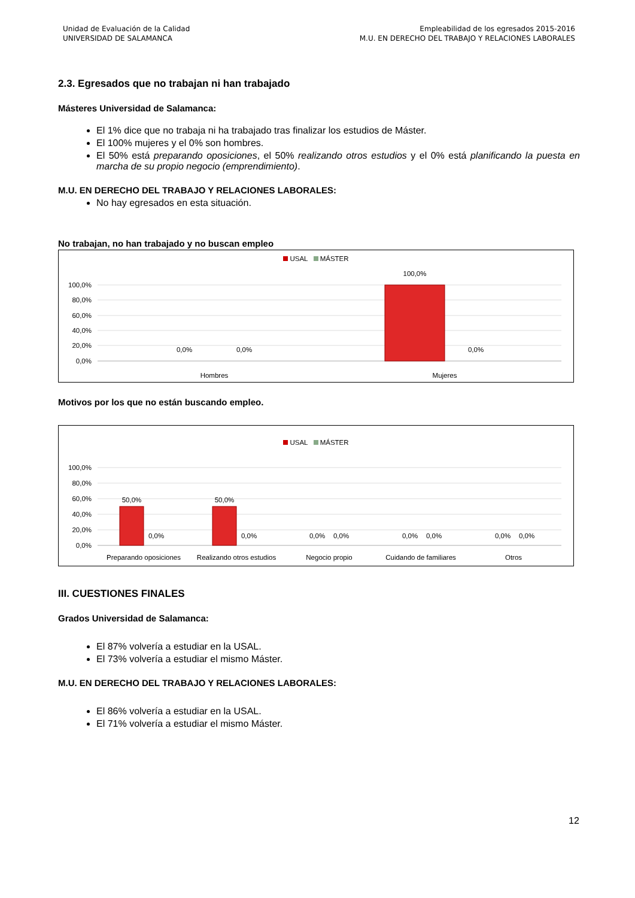Unidad de Evaluación de la Calidad
UNIVERSIDAD DE SALAMANCA
Empleabilidad de los egresados 2015-2016
M.U. EN DERECHO DEL TRABAJO Y RELACIONES LABORALES
2.3. Egresados que no trabajan ni han trabajado
Másteres Universidad de Salamanca:
El 1% dice que no trabaja ni ha trabajado tras finalizar los estudios de Máster.
El 100% mujeres y el 0% son hombres.
El 50% está preparando oposiciones, el 50% realizando otros estudios y el 0% está planificando la puesta en marcha de su propio negocio (emprendimiento).
M.U. EN DERECHO DEL TRABAJO Y RELACIONES LABORALES:
No hay egresados en esta situación.
No trabajan, no han trabajado y no buscan empleo
USAL MÁSTER
100,0%
80,0%
60,0%
40,0%
20,0%
0,0%
100,0%
0,0%
0,0%
0,0%
Hombres
Mujeres
Motivos por los que no están buscando empleo.
USAL MÁSTER
100,0%
80,0%
60,0%
40,0%
20,0%
0,0%
50,0%
50,0%
0,0%
0,0%
0,0%
0,0%
0,0%
0,0%
0,0%
0,0%
Preparando oposiciones
Realizando otros estudios
Negocio propio
Cuidando de familiares
Otros
III. CUESTIONES FINALES
Grados Universidad de Salamanca:
El 87% volvería a estudiar en la USAL.
El 73% volvería a estudiar el mismo Máster.
M.U. EN DERECHO DEL TRABAJO Y RELACIONES LABORALES:
El 86% volvería a estudiar en la USAL.
El 71% volvería a estudiar el mismo Máster.
12